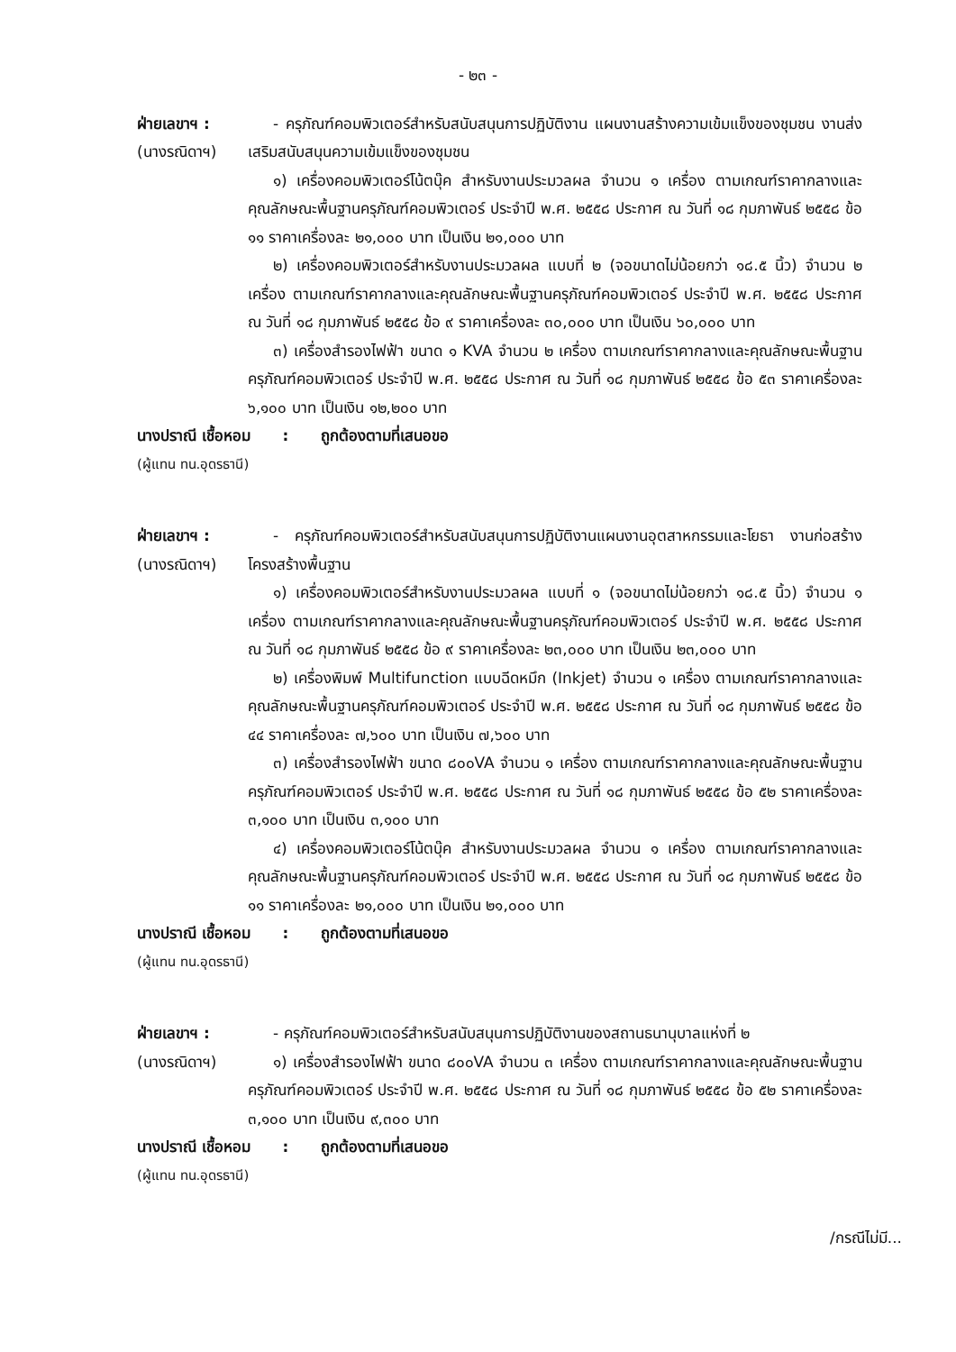- ๒๓ -
ฝ่ายเลขาฯ :
(นางรณิดาฯ)
- ครุภัณฑ์คอมพิวเตอร์สำหรับสนับสนุนการปฏิบัติงาน แผนงานสร้างความเข้มแข็งของชุมชน งานส่งเสริมสนับสนุนความเข้มแข็งของชุมชน
๑) เครื่องคอมพิวเตอร์โน้ตบุ๊ค สำหรับงานประมวลผล จำนวน ๑ เครื่อง ตามเกณฑ์ราคากลางและคุณลักษณะพื้นฐานครุภัณฑ์คอมพิวเตอร์ ประจำปี พ.ศ. ๒๕๕๘ ประกาศ ณ วันที่ ๑๘ กุมภาพันธ์ ๒๕๕๘ ข้อ ๑๑ ราคาเครื่องละ ๒๑,๐๐๐ บาท เป็นเงิน ๒๑,๐๐๐ บาท
๒) เครื่องคอมพิวเตอร์สำหรับงานประมวลผล แบบที่ ๒ (จอขนาดไม่น้อยกว่า ๑๘.๕ นิ้ว) จำนวน ๒ เครื่อง ตามเกณฑ์ราคากลางและคุณลักษณะพื้นฐานครุภัณฑ์คอมพิวเตอร์ ประจำปี พ.ศ. ๒๕๕๘ ประกาศ ณ วันที่ ๑๘ กุมภาพันธ์ ๒๕๕๘ ข้อ ๙ ราคาเครื่องละ ๓๐,๐๐๐ บาท เป็นเงิน ๖๐,๐๐๐ บาท
๓) เครื่องสำรองไฟฟ้า ขนาด ๑ KVA จำนวน ๒ เครื่อง ตามเกณฑ์ราคากลางและคุณลักษณะพื้นฐานครุภัณฑ์คอมพิวเตอร์ ประจำปี พ.ศ. ๒๕๕๘ ประกาศ ณ วันที่ ๑๘ กุมภาพันธ์ ๒๕๕๘ ข้อ ๕๓ ราคาเครื่องละ ๖,๑๐๐ บาท เป็นเงิน ๑๒,๒๐๐ บาท
นางปราณี เชื้อหอม : ถูกต้องตามที่เสนอขอ
(ผู้แทน ทน.อุดรธานี)
ฝ่ายเลขาฯ :
(นางรณิดาฯ)
- ครุภัณฑ์คอมพิวเตอร์สำหรับสนับสนุนการปฏิบัติงานแผนงานอุตสาหกรรมและโยธา งานก่อสร้างโครงสร้างพื้นฐาน
๑) เครื่องคอมพิวเตอร์สำหรับงานประมวลผล แบบที่ ๑ (จอขนาดไม่น้อยกว่า ๑๘.๕ นิ้ว) จำนวน ๑ เครื่อง ตามเกณฑ์ราคากลางและคุณลักษณะพื้นฐานครุภัณฑ์คอมพิวเตอร์ ประจำปี พ.ศ. ๒๕๕๘ ประกาศ ณ วันที่ ๑๘ กุมภาพันธ์ ๒๕๕๘ ข้อ ๙ ราคาเครื่องละ ๒๓,๐๐๐ บาท เป็นเงิน ๒๓,๐๐๐ บาท
๒) เครื่องพิมพ์ Multifunction แบบฉีดหมึก (Inkjet) จำนวน ๑ เครื่อง ตามเกณฑ์ราคากลางและคุณลักษณะพื้นฐานครุภัณฑ์คอมพิวเตอร์ ประจำปี พ.ศ. ๒๕๕๘ ประกาศ ณ วันที่ ๑๘ กุมภาพันธ์ ๒๕๕๘ ข้อ ๔๔ ราคาเครื่องละ ๗,๖๐๐ บาท เป็นเงิน ๗,๖๐๐ บาท
๓) เครื่องสำรองไฟฟ้า ขนาด ๘๐๐VA จำนวน ๑ เครื่อง ตามเกณฑ์ราคากลางและคุณลักษณะพื้นฐานครุภัณฑ์คอมพิวเตอร์ ประจำปี พ.ศ. ๒๕๕๘ ประกาศ ณ วันที่ ๑๘ กุมภาพันธ์ ๒๕๕๘ ข้อ ๕๒ ราคาเครื่องละ ๓,๑๐๐ บาท เป็นเงิน ๓,๑๐๐ บาท
๔) เครื่องคอมพิวเตอร์โน้ตบุ๊ค สำหรับงานประมวลผล จำนวน ๑ เครื่อง ตามเกณฑ์ราคากลางและคุณลักษณะพื้นฐานครุภัณฑ์คอมพิวเตอร์ ประจำปี พ.ศ. ๒๕๕๘ ประกาศ ณ วันที่ ๑๘ กุมภาพันธ์ ๒๕๕๘ ข้อ ๑๑ ราคาเครื่องละ ๒๑,๐๐๐ บาท เป็นเงิน ๒๑,๐๐๐ บาท
นางปราณี เชื้อหอม : ถูกต้องตามที่เสนอขอ
(ผู้แทน ทน.อุดรธานี)
ฝ่ายเลขาฯ :
(นางรณิดาฯ)
- ครุภัณฑ์คอมพิวเตอร์สำหรับสนับสนุนการปฏิบัติงานของสถานธนานุบาลแห่งที่ ๒
๑) เครื่องสำรองไฟฟ้า ขนาด ๘๐๐VA จำนวน ๓ เครื่อง ตามเกณฑ์ราคากลางและคุณลักษณะพื้นฐานครุภัณฑ์คอมพิวเตอร์ ประจำปี พ.ศ. ๒๕๕๘ ประกาศ ณ วันที่ ๑๘ กุมภาพันธ์ ๒๕๕๘ ข้อ ๕๒ ราคาเครื่องละ ๓,๑๐๐ บาท เป็นเงิน ๙,๓๐๐ บาท
นางปราณี เชื้อหอม : ถูกต้องตามที่เสนอขอ
(ผู้แทน ทน.อุดรธานี)
/กรณีไม่มี...